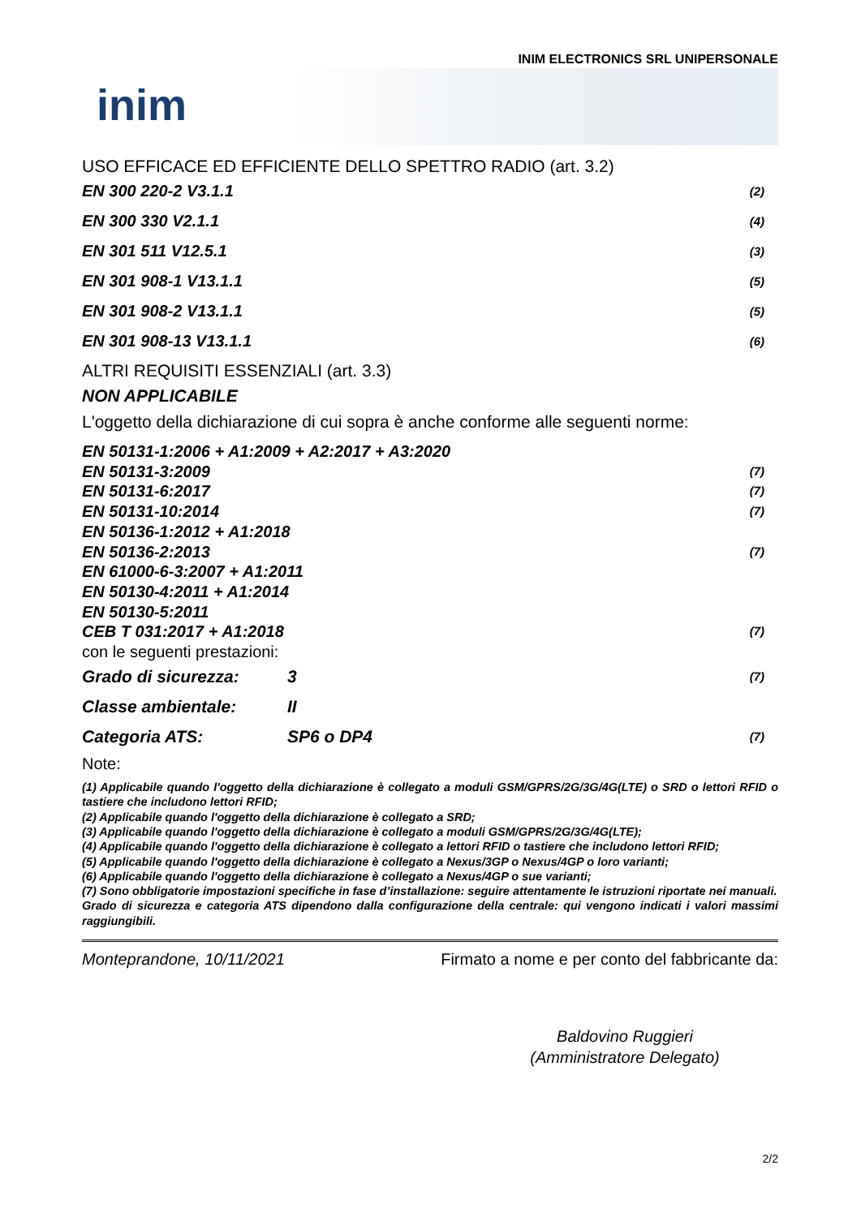INIM ELECTRONICS SRL UNIPERSONALE
inim
USO EFFICACE ED EFFICIENTE DELLO SPETTRO RADIO (art. 3.2)
EN 300 220-2 V3.1.1 (2)
EN 300 330 V2.1.1 (4)
EN 301 511 V12.5.1 (3)
EN 301 908-1 V13.1.1 (5)
EN 301 908-2 V13.1.1 (5)
EN 301 908-13 V13.1.1 (6)
ALTRI REQUISITI ESSENZIALI (art. 3.3)
NON APPLICABILE
L'oggetto della dichiarazione di cui sopra è anche conforme alle seguenti norme:
EN 50131-1:2006 + A1:2009 + A2:2017 + A3:2020
EN 50131-3:2009 (7)
EN 50131-6:2017 (7)
EN 50131-10:2014 (7)
EN 50136-1:2012 + A1:2018
EN 50136-2:2013 (7)
EN 61000-6-3:2007 + A1:2011
EN 50130-4:2011 + A1:2014
EN 50130-5:2011
CEB T 031:2017 + A1:2018 (7)
con le seguenti prestazioni:
Grado di sicurezza: 3 (7)
Classe ambientale: II
Categoria ATS: SP6 o DP4 (7)
Note:
(1) Applicabile quando l'oggetto della dichiarazione è collegato a moduli GSM/GPRS/2G/3G/4G(LTE) o SRD o lettori RFID o tastiere che includono lettori RFID;
(2) Applicabile quando l'oggetto della dichiarazione è collegato a SRD;
(3) Applicabile quando l'oggetto della dichiarazione è collegato a moduli GSM/GPRS/2G/3G/4G(LTE);
(4) Applicabile quando l'oggetto della dichiarazione è collegato a lettori RFID o tastiere che includono lettori RFID;
(5) Applicabile quando l'oggetto della dichiarazione è collegato a Nexus/3GP o Nexus/4GP o loro varianti;
(6) Applicabile quando l'oggetto della dichiarazione è collegato a Nexus/4GP o sue varianti;
(7) Sono obbligatorie impostazioni specifiche in fase d’installazione: seguire attentamente le istruzioni riportate nei manuali.
Grado di sicurezza e categoria ATS dipendono dalla configurazione della centrale: qui vengono indicati i valori massimi raggiungibili.
Monteprandone, 10/11/2021 Firmato a nome e per conto del fabbricante da:
Baldovino Ruggieri
(Amministratore Delegato)
2/2